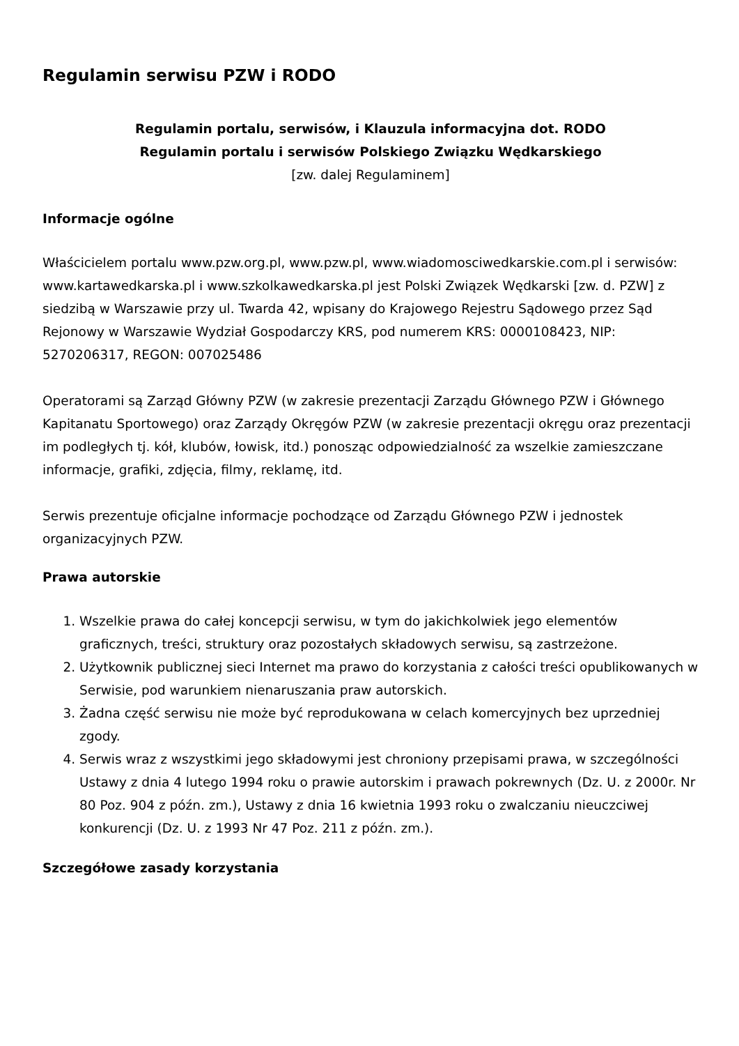Regulamin serwisu PZW i RODO
Regulamin portalu, serwisów, i Klauzula informacyjna dot. RODO
Regulamin portalu i serwisów Polskiego Związku Wędkarskiego
[zw. dalej Regulaminem]
Informacje ogólne
Właścicielem portalu www.pzw.org.pl, www.pzw.pl, www.wiadomosciwedkarskie.com.pl i serwisów: www.kartawedkarska.pl i www.szkolkawedkarska.pl jest Polski Związek Wędkarski [zw. d. PZW] z siedzibą w Warszawie przy ul. Twarda 42, wpisany do Krajowego Rejestru Sądowego przez Sąd Rejonowy w Warszawie Wydział Gospodarczy KRS, pod numerem KRS: 0000108423, NIP: 5270206317, REGON: 007025486
Operatorami są Zarząd Główny PZW (w zakresie prezentacji Zarządu Głównego PZW i Głównego Kapitanatu Sportowego) oraz Zarządy Okręgów PZW (w zakresie prezentacji okręgu oraz prezentacji im podległych tj. kół, klubów, łowisk, itd.) ponosząc odpowiedzialność za wszelkie zamieszczane informacje, grafiki, zdjęcia, filmy, reklamę, itd.
Serwis prezentuje oficjalne informacje pochodzące od Zarządu Głównego PZW i jednostek organizacyjnych PZW.
Prawa autorskie
1. Wszelkie prawa do całej koncepcji serwisu, w tym do jakichkolwiek jego elementów graficznych, treści, struktury oraz pozostałych składowych serwisu, są zastrzeżone.
2. Użytkownik publicznej sieci Internet ma prawo do korzystania z całości treści opublikowanych w Serwisie, pod warunkiem nienaruszania praw autorskich.
3. Żadna część serwisu nie może być reprodukowana w celach komercyjnych bez uprzedniej zgody.
4. Serwis wraz z wszystkimi jego składowymi jest chroniony przepisami prawa, w szczególności Ustawy z dnia 4 lutego 1994 roku o prawie autorskim i prawach pokrewnych (Dz. U. z 2000r. Nr 80 Poz. 904 z późn. zm.), Ustawy z dnia 16 kwietnia 1993 roku o zwalczaniu nieuczciwej konkurencji (Dz. U. z 1993 Nr 47 Poz. 211 z późn. zm.).
Szczegółowe zasady korzystania